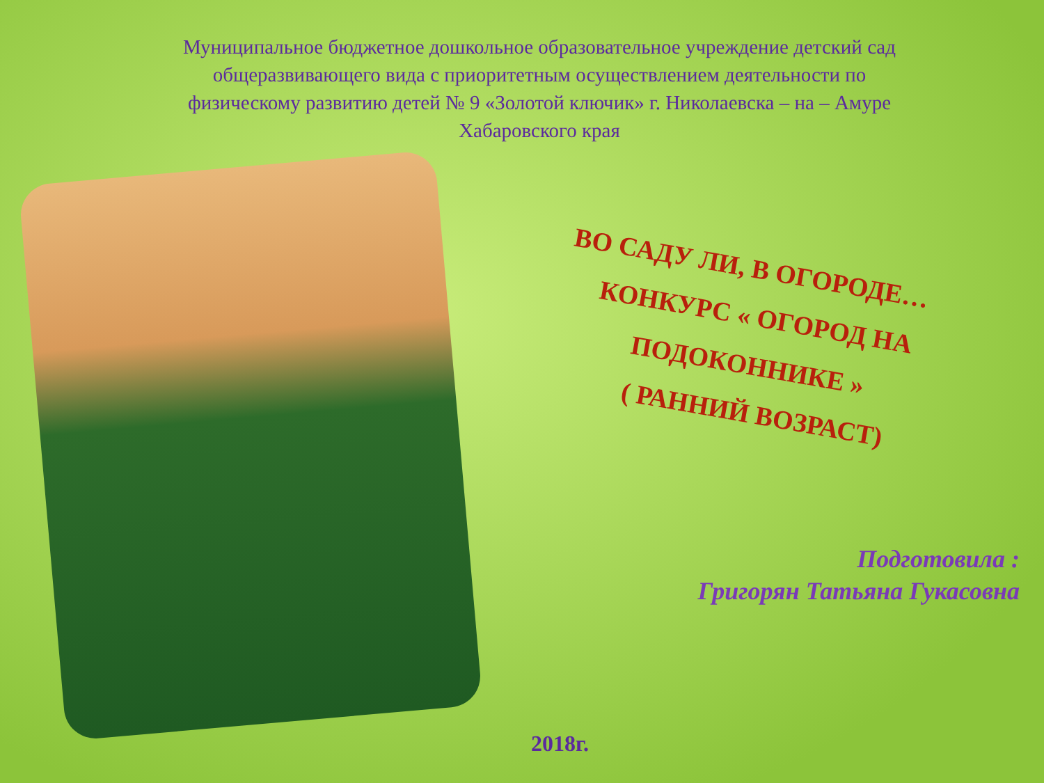Муниципальное бюджетное дошкольное образовательное учреждение детский сад общеразвивающего вида с приоритетным осуществлением деятельности по физическому развитию детей № 9 «Золотой ключик» г. Николаевска – на – Амуре Хабаровского края
ВО САДУ ЛИ, В ОГОРОДЕ…
КОНКУРС « ОГОРОД НА ПОДОКОННИКЕ »
( РАННИЙ ВОЗРАСТ)
Подготовила :
Григорян Татьяна Гукасовна
2018г.